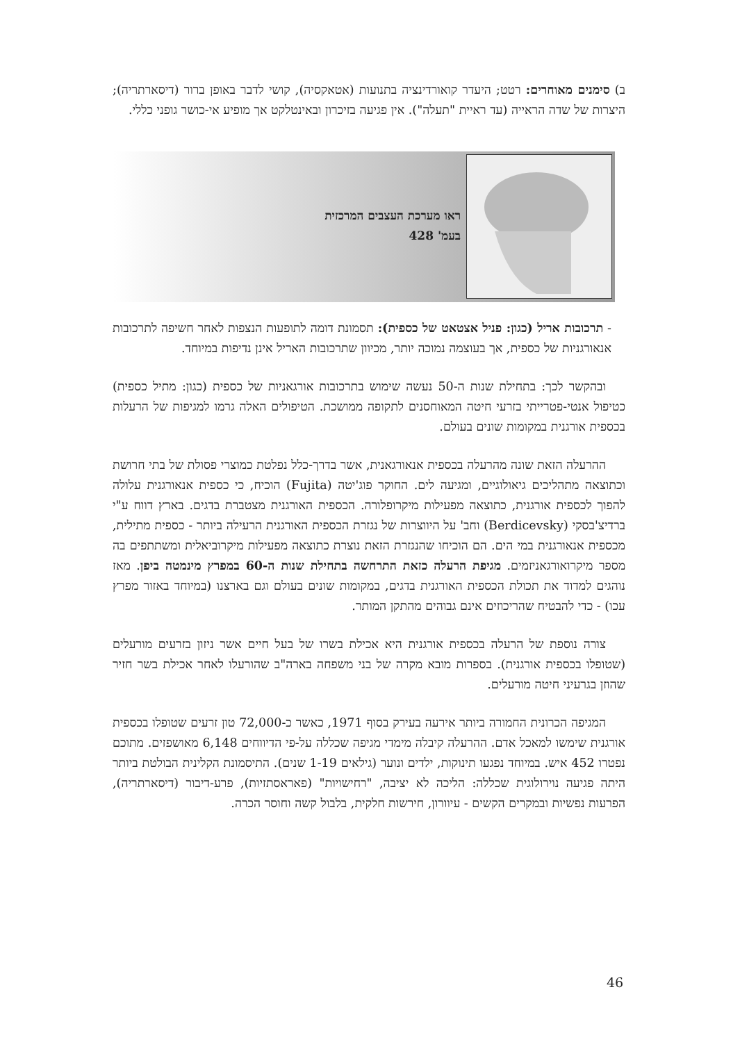ב) סימנים מאוחרים: רטט; היעדר קואורדינציה בתנועות (אטאקסיה), קושי לדבר באופן ברור (דיסארתריה); היצרות של שדה הראייה (עד ראיית "תעלה"). אין פגיעה בזיכרון ובאינטלקט אך מופיע אי-כושר גופני כללי.
ראו מערכת העצבים המרכזית
בעמ' 428
- תרכובות אריל (כגון: פניל אצטאט של כספית): תסמונת דומה לתופעות הנצפות לאחר חשיפה לתרכובות אנאורגניות של כספית, אך בעוצמה נמוכה יותר, מכיוון שתרכובות האריל אינן נדיפות במיוחד.
ובהקשר לכך: בתחילת שנות ה-50 נעשה שימוש בתרכובות אורגאניות של כספית (כגון: מתיל כספית) כטיפול אנטי-פטרייתי בזרעי חיטה המאוחסנים לתקופה ממושכת. הטיפולים האלה גרמו למגיפות של הרעלות בכספית אורגנית במקומות שונים בעולם.
ההרעלה הזאת שונה מהרעלה בכספית אנאורגאנית, אשר בדרך-כלל נפלטת כמוצרי פסולת של בתי חרושת וכתוצאה מתהליכים גיאולוגיים, ומגיעה לים. החוקר פוג'יטה (Fujita) הוכיח, כי כספית אנאורגנית עלולה להפוך לכספית אורגנית, כתוצאה מפעילות מיקרופלורה. הכספית האורגנית מצטברת בדגים. בארץ דווח ע"י ברדיצ'בסקי (Berdicevsky) וחב' על היווצרות של נגזרת הכספית האורגנית הרעילה ביותר - כספית מתילית, מכספית אנאורגנית במי הים. הם הוכיחו שהנגזרת הזאת נוצרת כתוצאה מפעילות מיקרוביאלית ומשתתפים בה מספר מיקרואורגאניזמים. מגיפת הרעלה כזאת התרחשה בתחילת שנות ה-60 במפרץ מינמטה ביפן. מאז נוהגים למדוד את תכולת הכספית האורגנית בדגים, במקומות שונים בעולם וגם בארצנו (במיוחד באזור מפרץ עכו) - כדי להבטיח שהריכוזים אינם גבוהים מהתקן המותר.
צורה נוספת של הרעלה בכספית אורגנית היא אכילת בשרו של בעל חיים אשר ניזון בזרעים מורעלים (שטופלו בכספית אורגנית). בספרות מובא מקרה של בני משפחה בארה"ב שהורעלו לאחר אכילת בשר חזיר שהוזן בגרעיני חיטה מורעלים.
המגיפה הכרונית החמורה ביותר אירעה בעירק בסוף 1971, כאשר כ-72,000 טון זרעים שטופלו בכספית אורגנית שימשו למאכל אדם. ההרעלה קיבלה מימדי מגיפה שכללה על-פי הדיווחים 6,148 מאושפזים. מתוכם נפטרו 452 איש. במיוחד נפגעו תינוקות, ילדים ונוער (גילאים 1-19 שנים). התיסמונת הקלינית הבולטת ביותר היתה פגיעה נוירולוגית שכללה: הליכה לא יציבה, "רחישויות" (פאראסתזיות), פרע-דיבור (דיסארתריה), הפרעות נפשיות ובמקרים הקשים - עיוורון, חירשות חלקית, בלבול קשה וחוסר הכרה.
46